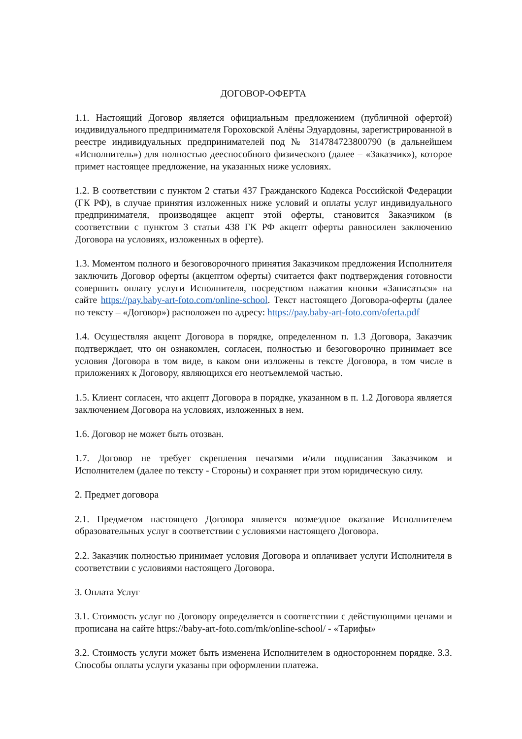ДОГОВОР-ОФЕРТА
1.1. Настоящий Договор является официальным предложением (публичной офертой) индивидуального предпринимателя Гороховской Алёны Эдуардовны, зарегистрированной в реестре индивидуальных предпринимателей под № 314784723800790 (в дальнейшем «Исполнитель») для полностью дееспособного физического (далее – «Заказчик»), которое примет настоящее предложение, на указанных ниже условиях.
1.2. В соответствии с пунктом 2 статьи 437 Гражданского Кодекса Российской Федерации (ГК РФ), в случае принятия изложенных ниже условий и оплаты услуг индивидуального предпринимателя, производящее акцепт этой оферты, становится Заказчиком (в соответствии с пунктом 3 статьи 438 ГК РФ акцепт оферты равносилен заключению Договора на условиях, изложенных в оферте).
1.3. Моментом полного и безоговорочного принятия Заказчиком предложения Исполнителя заключить Договор оферты (акцептом оферты) считается факт подтверждения готовности совершить оплату услуги Исполнителя, посредством нажатия кнопки «Записаться» на сайте https://pay.baby-art-foto.com/online-school. Текст настоящего Договора-оферты (далее по тексту – «Договор») расположен по адресу: https://pay.baby-art-foto.com/oferta.pdf
1.4. Осуществляя акцепт Договора в порядке, определенном п. 1.3 Договора, Заказчик подтверждает, что он ознакомлен, согласен, полностью и безоговорочно принимает все условия Договора в том виде, в каком они изложены в тексте Договора, в том числе в приложениях к Договору, являющихся его неотъемлемой частью.
1.5. Клиент согласен, что акцепт Договора в порядке, указанном в п. 1.2 Договора является заключением Договора на условиях, изложенных в нем.
1.6. Договор не может быть отозван.
1.7. Договор не требует скрепления печатями и/или подписания Заказчиком и Исполнителем (далее по тексту - Стороны) и сохраняет при этом юридическую силу.
2. Предмет договора
2.1. Предметом настоящего Договора является возмездное оказание Исполнителем образовательных услуг в соответствии с условиями настоящего Договора.
2.2. Заказчик полностью принимает условия Договора и оплачивает услуги Исполнителя в соответствии с условиями настоящего Договора.
3. Оплата Услуг
3.1. Стоимость услуг по Договору определяется в соответствии с действующими ценами и прописана на сайте https://baby-art-foto.com/mk/online-school/ - «Тарифы»
3.2. Стоимость услуги может быть изменена Исполнителем в одностороннем порядке. 3.3. Способы оплаты услуги указаны при оформлении платежа.